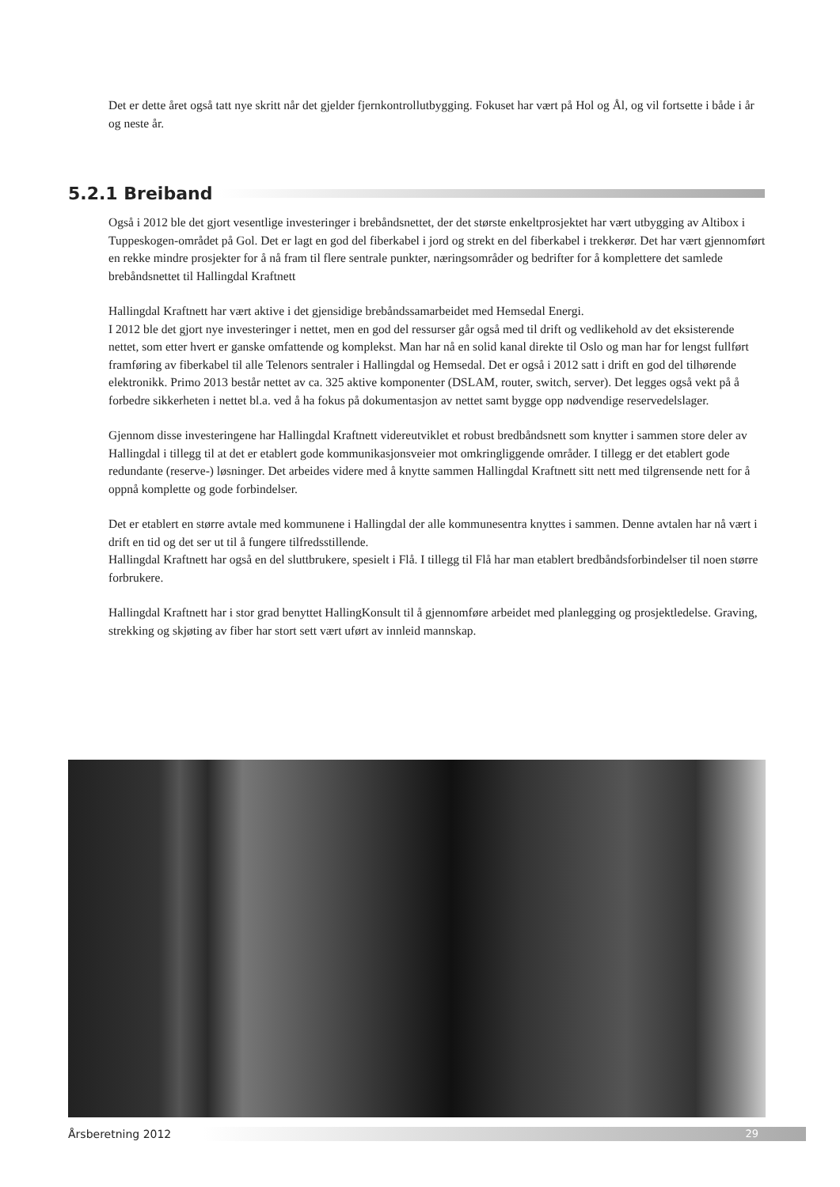Det er dette året også tatt nye skritt når det gjelder fjernkontrollutbygging. Fokuset har vært på Hol og Ål, og vil fortsette i både i år og neste år.
5.2.1 Breiband
Også i 2012 ble det gjort vesentlige investeringer i brebåndsnettet, der det største enkeltprosjektet har vært utbygging av Altibox i Tuppeskogen-området på Gol. Det er lagt en god del fiberkabel i jord og strekt en del fiberkabel i trekkerør. Det har vært gjennomført en rekke mindre prosjekter for å nå fram til flere sentrale punkter, næringsområder og bedrifter for å komplettere det samlede brebåndsnettet til Hallingdal Kraftnett
Hallingdal Kraftnett har vært aktive i det gjensidige brebåndssamarbeidet med Hemsedal Energi.
I 2012 ble det gjort nye investeringer i nettet, men en god del ressurser går også med til drift og vedlikehold av det eksisterende nettet, som etter hvert er ganske omfattende og komplekst. Man har nå en solid kanal direkte til Oslo og man har for lengst fullført framføring av fiberkabel til alle Telenors sentraler i Hallingdal og Hemsedal. Det er også i 2012 satt i drift en god del tilhørende elektronikk. Primo 2013 består nettet av ca. 325 aktive komponenter (DSLAM, router, switch, server). Det legges også vekt på å forbedre sikkerheten i nettet bl.a. ved å ha fokus på dokumentasjon av nettet samt bygge opp nødvendige reservedelslager.
Gjennom disse investeringene har Hallingdal Kraftnett videreutviklet et robust bredbåndsnett som knytter i sammen store deler av Hallingdal i tillegg til at det er etablert gode kommunikasjonsveier mot omkringliggende områder. I tillegg er det etablert gode redundante (reserve-) løsninger. Det arbeides videre med å knytte sammen Hallingdal Kraftnett sitt nett med tilgrensende nett for å oppnå komplette og gode forbindelser.
Det er etablert en større avtale med kommunene i Hallingdal der alle kommunesentra knyttes i sammen. Denne avtalen har nå vært i drift en tid og det ser ut til å fungere tilfredsstillende.
Hallingdal Kraftnett har også en del sluttbrukere, spesielt i Flå. I tillegg til Flå har man etablert bredbåndsforbindelser til noen større forbrukere.
Hallingdal Kraftnett har i stor grad benyttet HallingKonsult til å gjennomføre arbeidet med planlegging og prosjektledelse. Graving, strekking og skjøting av fiber har stort sett vært uført av innleid mannskap.
Årsberetning 2012 29